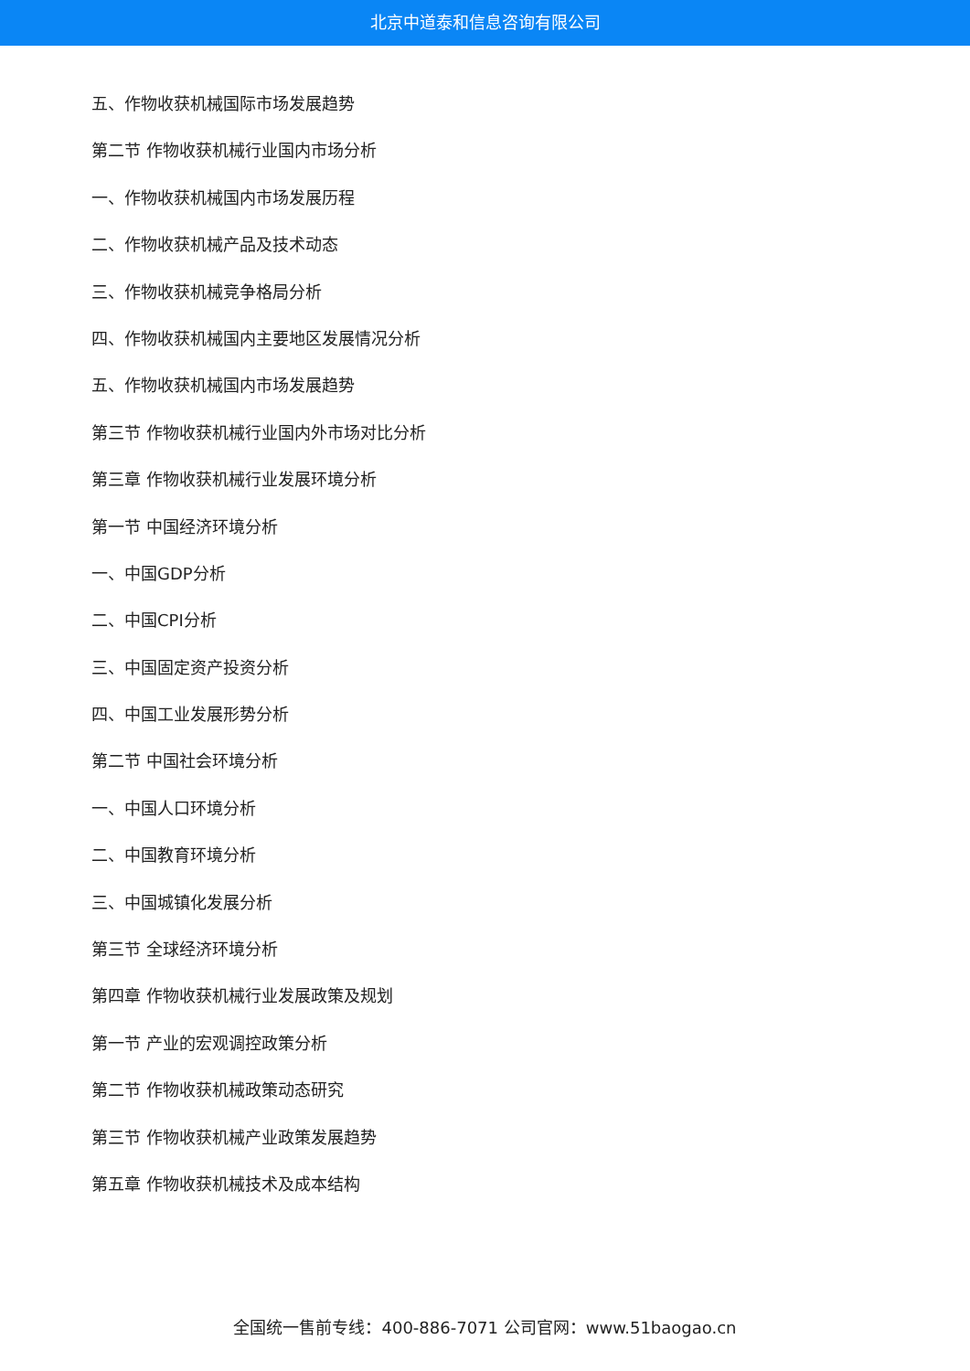北京中道泰和信息咨询有限公司
五、作物收获机械国际市场发展趋势
第二节 作物收获机械行业国内市场分析
一、作物收获机械国内市场发展历程
二、作物收获机械产品及技术动态
三、作物收获机械竞争格局分析
四、作物收获机械国内主要地区发展情况分析
五、作物收获机械国内市场发展趋势
第三节 作物收获机械行业国内外市场对比分析
第三章 作物收获机械行业发展环境分析
第一节 中国经济环境分析
一、中国GDP分析
二、中国CPI分析
三、中国固定资产投资分析
四、中国工业发展形势分析
第二节 中国社会环境分析
一、中国人口环境分析
二、中国教育环境分析
三、中国城镇化发展分析
第三节 全球经济环境分析
第四章 作物收获机械行业发展政策及规划
第一节 产业的宏观调控政策分析
第二节 作物收获机械政策动态研究
第三节 作物收获机械产业政策发展趋势
第五章 作物收获机械技术及成本结构
全国统一售前专线：400-886-7071 公司官网：www.51baogao.cn